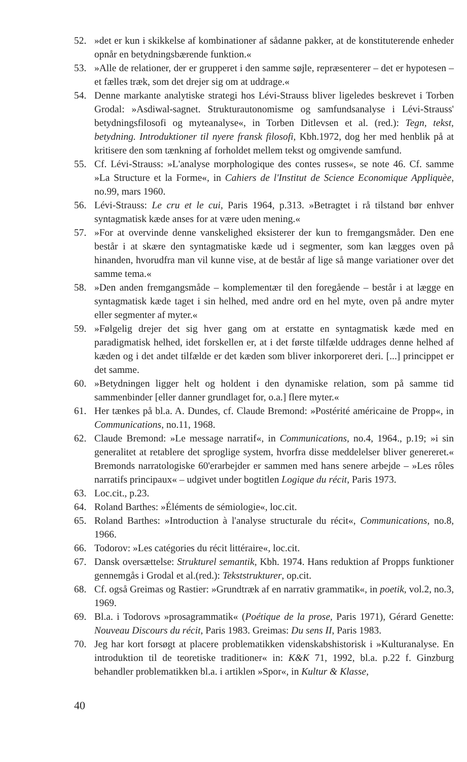52. »det er kun i skikkelse af kombinationer af sådanne pakker, at de konstituterende enheder opnår en betydningsbærende funktion.«
53. »Alle de relationer, der er grupperet i den samme søjle, repræsenterer – det er hypotesen – et fælles træk, som det drejer sig om at uddrage.«
54. Denne markante analytiske strategi hos Lévi-Strauss bliver ligeledes beskrevet i Torben Grodal: »Asdiwal-sagnet. Strukturautonomisme og samfundsanalyse i Lévi-Strauss' betydningsfilosofi og myteanalyse«, in Torben Ditlevsen et al. (red.): Tegn, tekst, betydning. Introduktioner til nyere fransk filosofi, Kbh.1972, dog her med henblik på at kritisere den som tænkning af forholdet mellem tekst og omgivende samfund.
55. Cf. Lévi-Strauss: »L'analyse morphologique des contes russes«, se note 46. Cf. samme »La Structure et la Forme«, in Cahiers de l'Institut de Science Economique Appliquèe, no.99, mars 1960.
56. Lévi-Strauss: Le cru et le cui, Paris 1964, p.313. »Betragtet i rå tilstand bør enhver syntagmatisk kæde anses for at være uden mening.«
57. »For at overvinde denne vanskelighed eksisterer der kun to fremgangsmåder. Den ene består i at skære den syntagmatiske kæde ud i segmenter, som kan lægges oven på hinanden, hvorudfra man vil kunne vise, at de består af lige så mange variationer over det samme tema.«
58. »Den anden fremgangsmåde – komplementær til den foregående – består i at lægge en syntagmatisk kæde taget i sin helhed, med andre ord en hel myte, oven på andre myter eller segmenter af myter.«
59. »Følgelig drejer det sig hver gang om at erstatte en syntagmatisk kæde med en paradigmatisk helhed, idet forskellen er, at i det første tilfælde uddrages denne helhed af kæden og i det andet tilfælde er det kæden som bliver inkorporeret deri. [...] princippet er det samme.
60. »Betydningen ligger helt og holdent i den dynamiske relation, som på samme tid sammenbinder [eller danner grundlaget for, o.a.] flere myter.«
61. Her tænkes på bl.a. A. Dundes, cf. Claude Bremond: »Postérité américaine de Propp«, in Communications, no.11, 1968.
62. Claude Bremond: »Le message narratif«, in Communications, no.4, 1964., p.19; »i sin generalitet at retablere det sproglige system, hvorfra disse meddelelser bliver genereret.« Bremonds narratologiske 60'erarbejder er sammen med hans senere arbejde – »Les rôles narratifs principaux« – udgivet under bogtitlen Logique du récit, Paris 1973.
63. Loc.cit., p.23.
64. Roland Barthes: »Éléments de sémiologie«, loc.cit.
65. Roland Barthes: »Introduction à l'analyse structurale du récit«, Communications, no.8, 1966.
66. Todorov: »Les catégories du récit littéraire«, loc.cit.
67. Dansk oversættelse: Strukturel semantik, Kbh. 1974. Hans reduktion af Propps funktioner gennemgås i Grodal et al.(red.): Tekststrukturer, op.cit.
68. Cf. også Greimas og Rastier: »Grundtræk af en narrativ grammatik«, in poetik, vol.2, no.3, 1969.
69. Bl.a. i Todorovs »prosagrammatik« (Poétique de la prose, Paris 1971), Gérard Genette: Nouveau Discours du récit, Paris 1983. Greimas: Du sens II, Paris 1983.
70. Jeg har kort forsøgt at placere problematikken videnskabshistorisk i »Kulturanalyse. En introduktion til de teoretiske traditioner« in: K&K 71, 1992, bl.a. p.22 f. Ginzburg behandler problematikken bl.a. i artiklen »Spor«, in Kultur & Klasse,
40